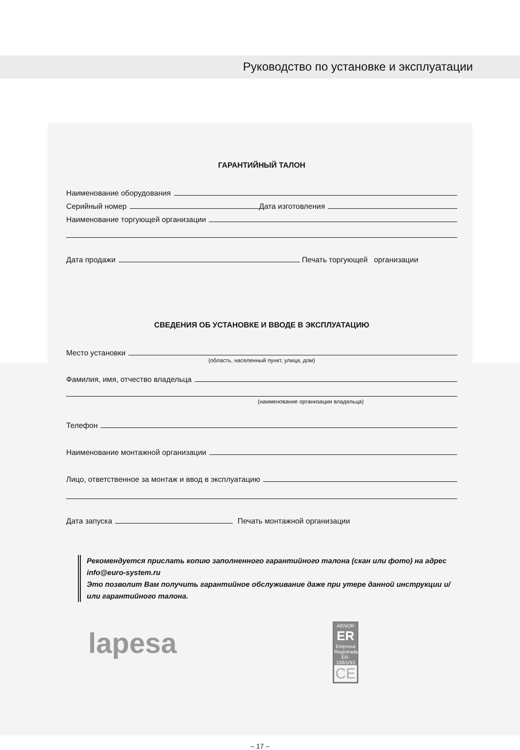Руководство по установке и эксплуатации
ГАРАНТИЙНЫЙ ТАЛОН
Наименование оборудования
Серийный номер Дата изготовления
Наименование торгующей организации
Дата продажи Печать торгующей организации
СВЕДЕНИЯ ОБ УСТАНОВКЕ И ВВОДЕ В ЭКСПЛУАТАЦИЮ
Место установки
(область, населенный пункт, улица, дом)
Фамилия, имя, отчество владельца
(наименование организации владельца)
Телефон
Наименование монтажной организации
Лицо, ответственное за монтаж и ввод в эксплуатацию
Дата запуска Печать монтажной организации
Рекомендуется прислать копию заполненного гарантийного талона (скан или фото) на адрес info@euro-system.ru
Это позволит Вам получить гарантийное обслуживание даже при утере данной инструкции и/или гарантийного талона.
lapesa
AENOR
ER
Empresa Registrada
ER-108/1/93
CE
– 17 –